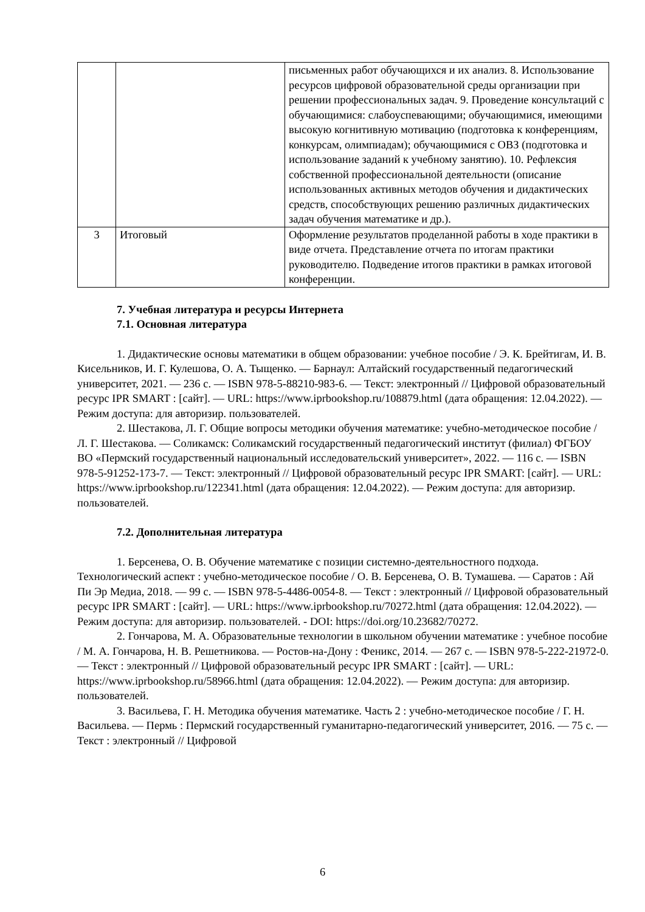| | | письменных работ обучающихся и их анализ. 8. Использование ресурсов цифровой образовательной среды организации при решении профессиональных задач. 9. Проведение консультаций с обучающимися: слабоуспевающими; обучающимися, имеющими высокую когнитивную мотивацию (подготовка к конференциям, конкурсам, олимпиадам); обучающимися с ОВЗ (подготовка и использование заданий к учебному занятию). 10. Рефлексия собственной профессиональной деятельности (описание использованных активных методов обучения и дидактических средств, способствующих решению различных дидактических задач обучения математике и др.). |
| 3 | Итоговый | Оформление результатов проделанной работы в ходе практики в виде отчета. Представление отчета по итогам практики руководителю. Подведение итогов практики в рамках итоговой конференции. |
7. Учебная литература и ресурсы Интернета
7.1. Основная литература
1. Дидактические основы математики в общем образовании: учебное пособие / Э. К. Брейтигам, И. В. Кисельников, И. Г. Кулешова, О. А. Тыщенко. — Барнаул: Алтайский государственный педагогический университет, 2021. — 236 c. — ISBN 978-5-88210-983-6. — Текст: электронный // Цифровой образовательный ресурс IPR SMART : [сайт]. — URL: https://www.iprbookshop.ru/108879.html (дата обращения: 12.04.2022). — Режим доступа: для авторизир. пользователей.
2. Шестакова, Л. Г. Общие вопросы методики обучения математике: учебно-методическое пособие / Л. Г. Шестакова. — Соликамск: Соликамский государственный педагогический институт (филиал) ФГБОУ ВО «Пермский государственный национальный исследовательский университет», 2022. — 116 c. — ISBN 978-5-91252-173-7. — Текст: электронный // Цифровой образовательный ресурс IPR SMART: [сайт]. — URL: https://www.iprbookshop.ru/122341.html (дата обращения: 12.04.2022). — Режим доступа: для авторизир. пользователей.
7.2. Дополнительная литература
1. Берсенева, О. В. Обучение математике с позиции системно-деятельностного подхода. Технологический аспект : учебно-методическое пособие / О. В. Берсенева, О. В. Тумашева. — Саратов : Ай Пи Эр Медиа, 2018. — 99 c. — ISBN 978-5-4486-0054-8. — Текст : электронный // Цифровой образовательный ресурс IPR SMART : [сайт]. — URL: https://www.iprbookshop.ru/70272.html (дата обращения: 12.04.2022). — Режим доступа: для авторизир. пользователей. - DOI: https://doi.org/10.23682/70272.
2. Гончарова, М. А. Образовательные технологии в школьном обучении математике : учебное пособие / М. А. Гончарова, Н. В. Решетникова. — Ростов-на-Дону : Феникс, 2014. — 267 c. — ISBN 978-5-222-21972-0. — Текст : электронный // Цифровой образовательный ресурс IPR SMART : [сайт]. — URL: https://www.iprbookshop.ru/58966.html (дата обращения: 12.04.2022). — Режим доступа: для авторизир. пользователей.
3. Васильева, Г. Н. Методика обучения математике. Часть 2 : учебно-методическое пособие / Г. Н. Васильева. — Пермь : Пермский государственный гуманитарно-педагогический университет, 2016. — 75 c. — Текст : электронный // Цифровой
6